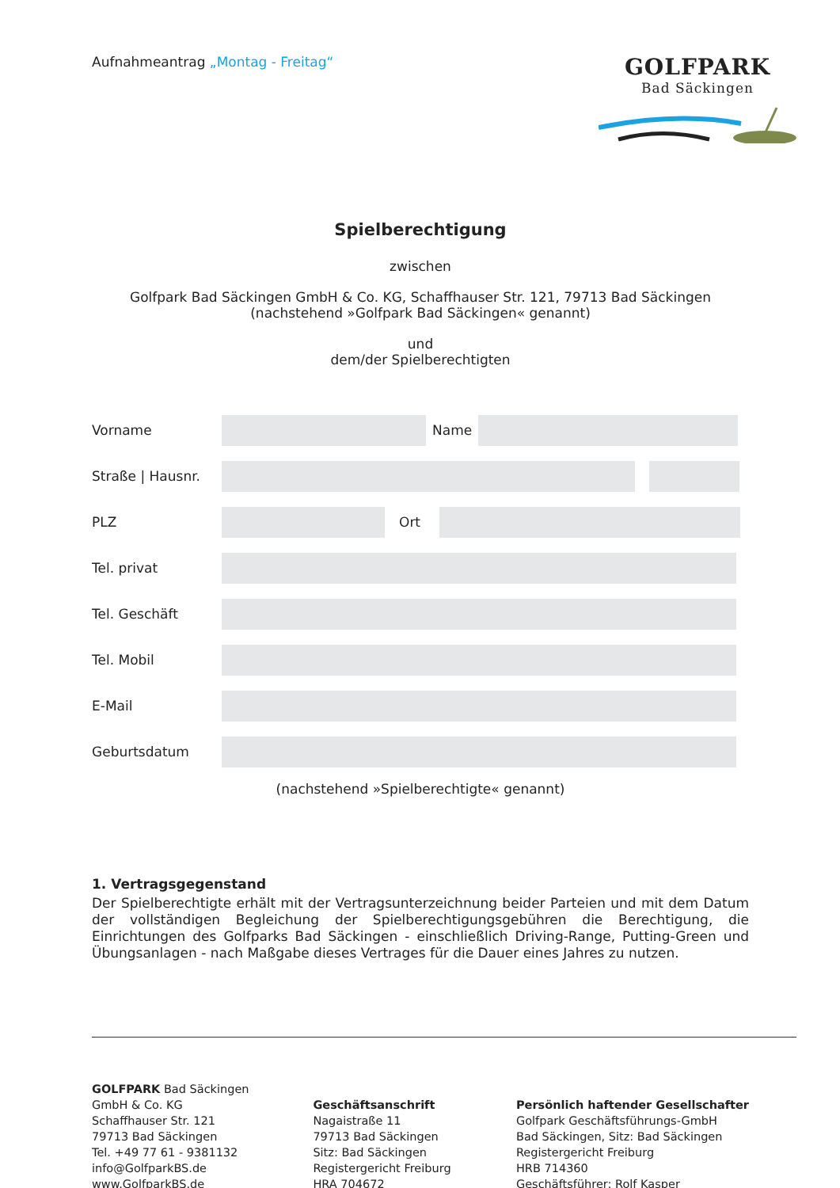Aufnahmeantrag „Montag - Freitag“
GOLFPARK
Bad Säckingen
Spielberechtigung
zwischen
Golfpark Bad Säckingen GmbH & Co. KG, Schaffhauser Str. 121, 79713 Bad Säckingen
(nachstehend »Golfpark Bad Säckingen« genannt)
und
dem/der Spielberechtigten
Vorname Name
Straße | Hausnr.
PLZ Ort
Tel. privat
Tel. Geschäft
Tel. Mobil
E-Mail
Geburtsdatum
(nachstehend »Spielberechtigte« genannt)
1. Vertragsgegenstand
Der Spielberechtigte erhält mit der Vertragsunterzeichnung beider Parteien und mit dem Datum der vollständigen Begleichung der Spielberechtigungsgebühren die Berechtigung, die Einrichtungen des Golfparks Bad Säckingen - einschließlich Driving-Range, Putting-Green und Übungsanlagen - nach Maßgabe dieses Vertrages für die Dauer eines Jahres zu nutzen.
GOLFPARK Bad Säckingen
GmbH & Co. KG
Schaffhauser Str. 121
79713 Bad Säckingen
Tel. +49 77 61 - 9381132
info@GolfparkBS.de
www.GolfparkBS.de
Geschäftsanschrift
Nagaistraße 11
79713 Bad Säckingen
Sitz: Bad Säckingen
Registergericht Freiburg
HRA 704672
Persönlich haftender Gesellschafter
Golfpark Geschäftsführungs-GmbH
Bad Säckingen, Sitz: Bad Säckingen
Registergericht Freiburg
HRB 714360
Geschäftsführer: Rolf Kasper